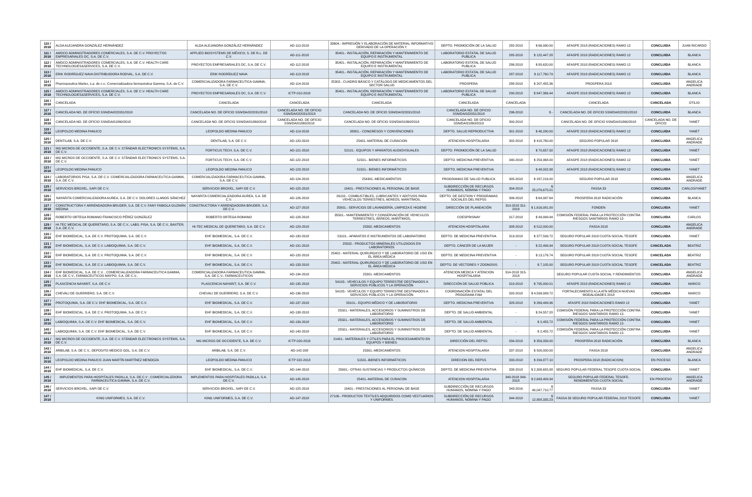| 110 / 2018 | ALDA ALEJANDRA GONZÁLEZ HERNÁNDEZ | ALDA ALEJANDRA GONZÁLEZ HERNÁNDEZ | AD-110-2018 | 33604.- IMPRESIÓN Y ELABORACIÓN DE MATERIAL INFORMATIVO DERIVADO DE LA OPERACIÓN Y | DEPTO. PROMOCIÓN DE LA SALUD | 282-2018 | $ 66,990.00 | AFASPE 2018 (RADICACIONES) RAMO 12 | CONCLUIDA | JUAN RICARDO |
| 111 / 2018 | AMDCO ADMINISTRADORES COMERCIALES, S.A. DE C.V. PROYECTOS EMPRESARIALES DC, S.A. DE C.V. | APPLIED BIOSYSTEMS DE MÉXICO, S. DE R.L. DE C.V. | AD-111-2018 | 35401.- INSTALACIÓN, REPARACIÓN Y MANTENIMIENTO DE EQUIPO E INSTRUMENTAL | LABORATORIO ESTATAL DE SALUD PUBLICA | 285-2018 | $ 122,447.28 | AFASPE 2018 (RADICACIONES) RAMO 12 | CONCLUIDA | BLANCA |
| 112 / 2018 | AMDCO ADMINISTRADORES COMERCIALES, S.A. DE C.V. HEALTH CARE TECHNOLOGIES&SERVICES, S.A. DE C.V. | PROYECTOS EMPRESARIALES DC, S.A. DE C.V. | AD-112-2018 | 35401.- INSTALACIÓN, REPARACIÓN Y MANTENIMIENTO DE EQUIPO E INSTRUMENTAL | LABORATORIO ESTATAL DE SALUD PUBLICA | 286-2018 | $ 80,620.00 | AFASPE 2018 (RADICACIONES) RAMO 12 | CONCLUIDA | BLANCA |
| 113 / 2018 | ERIK RODRÍGUEZ NAVA DISTRIBUIDORA RODVAL, S.A. DE C.V. | ERIK RODRÍGUEZ NAVA | AD-113-2018 | 35401.- INSTALACIÓN, REPARACIÓN Y MANTENIMIENTO DE EQUIPO E INSTRUMENTAL | LABORATORIO ESTATAL DE SALUD PUBLICA | 287-2018 | $ 117,760.79 | AFASPE 2018 (RADICACIONES) RAMO 12 | CONCLUIDA | BLANCA |
| 114 / 2018 | Pharmaceutica Marlex, s.a. de c.v.; Comercializadora farmacéutica Gamma, S.A. de C.V. | COMERCIALIZADORA FARMACEUTICA GAMMA, S.A. DE C.V. | AD-114-2018 | 25302.- CUADRO BÁSICO Y CATÁLOGO DE MEDICAMENTOS DEL SECTOR SALUD | PROSPERA | 288-2018 | $ 207,455.36 | PROSPERA 2018 | CONCLUIDA | ANGELICA ANDRADE |
| 115 / 2018 | AMDCO ADMINISTRADORES COMERCIALES, S.A. DE C.V. HEALTH CARE TECHNOLOGIES&SERVICES, S.A. DE C.V. | PROYECTOS EMPRESARIALES DC, S.A. DE C.V. | ICTP-010-2018 | 35401.- INSTALACIÓN, REPARACIÓN Y MANTENIMIENTO DE EQUIPO E INSTRUMENTAL | LABORATORIO ESTATAL DE SALUD PUBLICA | 290-2018 | $ 647,366.44 | AFASPE 2018 (RADICACIONES) RAMO 12 | CONCLUIDA | BLANCA |
| 116 / 2018 | CANCELADA | CANCELADA | CANCELADA | CANCELADA | CANCELADA | CANCELADA | | CANCELADA | CANCELADA | OTILIO |
| 117 / 2018 | CANCELADA NO. DE OFICIO SSN/DA/022031/2018 | CANCELADA NO. DE OFICIO SSN/DA/022031/2018 | CANCELADA NO. DE OFICIO SSN/DA/022031/2018 | CANCELADA NO. DE OFICIO SSN/DA/022031/2018 | CANCELADA NO. DE OFICIO SSN/DA/022031/2018 | 296-2018 | $ - | CANCELADA NO. DE OFICIO SSN/DA/022031/2018 | CONCLUIDA | BLANCA |
| 118 / 2018 | CANCELADA NO. DE OFICIO SSN/DA/01860/2018 | CANCELADA NO. DE OFICIO SSN/DA/01860/2018 | CANCELADA NO. DE OFICIO SSN/DA/01860/2018 | CANCELADA NO. DE OFICIO SSN/DA/01860/2018 | CANCELADA NO. DE OFICIO SSN/DA/01860/2018 | 300-2018 | | CANCELADA NO. DE OFICIO SSN/DA/01860/2018 | CANCELADA NO. DE OFICIO | YANET |
| 119 / 2018 | LEOPOLDO MEDINA PANUCO | LEOPOLDO MEDINA PANUCO | AD-119-2018 | 38301.- CONGRESOS Y CONVENCIONES | DEPTO. SALUD REPRODUCTIVA | 301-2018 | $ 46,290.00 | AFASPE 2018 (RADICACIONES) RAMO 12 | CONCLUIDA | YANET |
| 120 / 2018 | DENTILAB, S.A. DE C.V. | DENTILAB, S.A. DE C.V. | AD-120-2018 | 25401.-MATERIAL DE CURACION | ATENCION HOSPITALARIA | 302-2018 | $ 418,760.00 | SEGURO POPULAR 2018 | CONCLUIDA | ANGELICA ANDRADE |
| 121 / 2018 | MG MICROS DE OCCIDENTE, S.A. DE C.V. STÁNDAR ELECTRONICS SYSTEMS, S.A. DE C.V. | FORTICUS TECH, S.A. DE C.V. | AD-121-2018 | 52101.- EQUIPOS Y APARATOS AUDIOVISUALES | DEPTO. PROMOCIÓN DE LA SALUD | - | $ 70,657.92 | AFASPE 2018 (RADICACIONES) RAMO 12 | CONCLUIDA | YANET |
| 122 / 2018 | MG MICROS DE OCCIDENTE, S.A. DE C.V. STÁNDAR ELECTRONICS SYSTEMS, S.A. DE C.V. | FORTICUS TECH, S.A. DE C.V. | AD-122-2018 | 51501.- BIENES INFORMÁTICOS | DEPTO. MEDICINA PREVENTIVA | 340-2018 | $ 254,968.00 | AFASPE 2018 (RADICACIONES) RAMO 12 | CONCLUIDA | YANET |
| 123 / 2018 | LEOPOLDO MEDINA PANUCO | LEOPOLDO MEDINA PANUCO | AD-123-2018 | 51501.- BIENES INFORMÁTICOS | DEPTO. MEDICINA PREVENTIVA | - | $ 48,002.98 | AFASPE 2018 (RADICACIONES) RAMO 12 | CONCLUIDA | YANET |
| 124 / 2018 | LABORATORIOS PISA, S.A. DE C.V. COMERCIALIZADORA FARMACEUTICA GAMMA, S.A. DE C.V. | COMERCIALIZADORA FARMACEUTICA GAMMA, S.A. DE C.V. | AD-124-2018 | 254301.-MEDICAMENTOS | PROGRAMAS DE SALUD PUBLICA | 305-2018 | $ 297,216.00 | SEGURO POPULAR 2018 | CONCLUIDA | ANGELICA ANDRADE |
| 125 / 2018 | SERVICIOS BROXEL, SAPI DE C.V. | SERVICIOS BROXEL, SAPI DE C.V. | AD-125-2018 | 15401.- PRESTACIONES AL PERSONAL DE BASE | SUBDIRECCIÓN DE RECURSOS HUMANOS, NÓMINA Y PAGO | 304-2018 | $ 25,076,675.01 | FASSA 33 | CONCLUIDA | CARLOS/YANET |
| 126 / 2018 | NAYARITA COMERCIALIZADORA AUREA, S.A. DE C.V. DOLORES LLANOS SÁNCHEZ | NAYARITA COMERCIALIZADORA AUREA, S.A. DE C.V. | AD-126-2018 | 26102.- COMBUSTIBLES, LUBRICANTES Y ADITIVOS PARA VEHÍCULOS TERRESTRES, AEREOS, MARITÍMOS, | DEPTO. DE GESTION Y PROGRAMAS SOCIALES DEL REPSS | 306-2018 | $ 64,997.64 | PROSPERA 2018 RADICACIÓN | CONCLUIDA | BLANCA |
| 127 / 2018 | CONSTRUCTORA Y ARRENDADORA BRUDER, S.A. DE C.V. FANY FABIOLA GUZMÁN MEDINA | CONSTRUCTORA Y ARRENDADORA BRUDER, S.A. DE C.V. | AD-127-2018 | 35801.- SERVICIOS DE LAVANDERÍA, LIMPIEZA E HIGIENE | DIRECCIÓN DE PLANEACIÓN | 310-2018 311-2018 | $ 1,616,081.00 | FONDEN | CONCLUIDA | YANET |
| 128 / 2018 | ROBERTO ORTEGA ROMANO FRANCISCO PÉREZ GONZÁLEZ | ROBERTO ORTEGA ROMANO | AD-128-2018 | 35501.- MANTENIMIENTO Y CONSERVACIÓN DE VEHICULOS TERRESTRES, ÁEREOS, MARÍTIMOS, | COESPRISNAY | 317-2018 | $ 49,999.94 | COMISIÓN FEDERAL PARA LA PROTECCIÓN CONTRA RIESGOS SANITARIOS RAMO 12- | CONCLUIDA | CARLOS |
| 129 / 2018 | HI-TEC MEDICAL DE QUERETARO, S.A. DE C.V., LABS. PISA, S.A. DE C.V., BAXTER, S.A. DE C.V. | HI-TEC MEDICAL DE QUERETARO, S.A. DE C.V. | AD-129-2018 | 25302.-MEDICAMENTOS | ATENCION HOSPITALARIA | 308-2018 | $ 512,000.00 | FASSA 2018 | CONCLUIDA | ANGELICA ANDRADE |
| 130 / 2018 | EHF BIOMEDICAL, S.A. DE C.V. PROTOQUIMA, S.A. DE C.V. | EHF BIOMEDICAL, S.A. DE C.V. | AD-130-2018 | 53101.- APARATOS E INSTRUMENTOS DE LABORATORIO | DEPTO. DE MEDICINA PREVENTIVA | 313-2018 | $ 377,599.72 | SEGURO POPULAR 2018 CUOTA SOCIAL TESOFE | CONCLUIDA | YANET |
| 131 / 2018 | EHF BIOMEDICAL, S.A. DE C.V. LABIOQUIMIA, S.A. DE C.V. | EHF BIOMEDICAL, S.A. DE C.V. | AD-131-2018 | 25502.- PRODUCTOS MINERALES UTILIZADOS EN LABORATORIOS | DEPTO. CÁNCER DE LA MUJER | - | $ 22,499.94 | SEGURO POPULAR 2018 CUOTA SOCIAL TESOFE | CANCELADA | BEATRIZ |
| 132 / 2018 | EHF BIOMEDICAL, S.A. DE C.V. PROTOQUIMA, S.A. DE C.V. | EHF BIOMEDICAL, S.A. DE C.V. | AD-132-2018 | 25402.- MATERIAL QUIRURGICO Y DE LABORATORIO DE USO EN EL ÁREA MÉDICA | DEPTO. DE MEDICINA PREVENTIVA | - | $ 13,176.74 | SEGURO POPULAR 2018 CUOTA SOCIAL TESOFE | CANCELADA | BEATRIZ |
| 133 / 2018 | EHF BIOMEDICAL, S.A. DE C.V. LABIOQUIMIA, S.A. DE C.V. | EHF BIOMEDICAL, S.A. DE C.V. | AD-133-2018 | 25402.- MATERIAL QUIRURGICO Y DE LABORATORIO DE USO EN EL ÁREA MÉDICA | DEPTO. DE VECTORES Y ZOONOSIS | - | $ 7,105.00 | SEGURO POPULAR 2018 CUOTA SOCIAL TESOFE | CANCELADA | BEATRIZ |
| 134 / 2018 | EHF BIOMEDICAL, S.A. DE C.V. , COMERCIALIZADORA FARMACEUTICA GAMMA, S.A. DE C.V., FARMACEUTICOS MAYPO, S.A. DE C.V., | COMERCIALIZADORA FARMACEUTICA GAMMA, S.A. DE C.V.; FARMACEUTICOS | AD-134-2018 | 25301.-MEDICAMENTOS | ATENCION MEDICA Y ATENCION HOSPITALARIA | 314-2018 315-2018 | | SEGURO POPULAR CUOTA SOCIAL Y RENDIMIENTOS | CONCLUIDA | ANGELICA ANDRADE |
| 135 / 2018 | PLASCENCIA NAYARIT, S.A. DE C.V. | PLASCENCIA NAYARIT, S.A. DE C.V. | AD-135-2018 | 54103.- VEHÍCULOS Y EQUIPO TERRESTRE DESTINADOS A SERVICIOS PÚBLICOS Y LA OPERACIÓN | DIRECCIÓN DE SALUD PÚBLICA | 319-2018 | $ 795,000.01 | AFASPE 2018 (RADICACIONES) RAMO 12 | CONCLUIDA | MARCO |
| 136 / 2018 | CHEVALI DE GUERRERO, S.A. DE C.V. | CHEVALI DE GUERRERO, S.A. DE C.V. | AD-136-2018 | 54103.- VEHÍCULOS Y EQUIPO TERRESTRE DESTINADOS A SERVICIOS PÚBLICOS Y LA OPERACIÓN | COORDINACIÓN ESTATAL DEL PROGRAMA FAM | 320-2018 | $ 4,599,999.72 | FORTALECIMIENTO A LA ATN MÉDICA NUEVAS MODALIDADES 2018 | CONCLUIDA | MARCO |
| 137 / 2018 | PROTOQUIMA, S.A. DE C.V. EHF BIOMEDICAL, S.A. DE C.V. | EHF BIOMEDICAL, S.A. DE C.V. | AD-137-2018 | 53101.- EQUIPO MÉDICO Y DE LABORATORIO | DEPTO. MEDICINA PREVENTIVA | 328-2018 | $ 269,499.96 | AFASPE 2018 RADICACIONES RAMO 12 | CONCLUIDA | YANET |
| 138 / 2018 | EHF BIOMEDICAL, S.A. DE C.V. PROTOQUIMA, S.A. DE C.V. | EHF BIOMEDICAL, S.A. DE C.V. | AD-138-2018 | 25501.- MATERIALES, ACCESORIOS Y SUMINISTROS DE LABORATORIO | DEPTO. DE SALUD AMBIENTAL | - | $ 24,557.20 | COMISIÓN FEDERAL PARA LA PROTECCIÓN CONTRA RIESGOS SANITARIOS RAMO 12- | CONCLUIDA | YANET |
| 139 / 2018 | LABIOQUIMIA, S.A. DE C.V. EHF BIOMEDICAL, S.A. DE C.V. | EHF BIOMEDICAL, S.A. DE C.V. | AD-139-2018 | 25501.- MATERIALES, ACCESORIOS Y SUMINISTROS DE LABORATORIO | DEPTO. DE SALUD AMBIENTAL | - | $ 2,455.72 | COMISIÓN FEDERAL PARA LA PROTECCIÓN CONTRA RIESGOS SANITARIOS RAMO 12- | CONCLUIDA | YANET |
| 140 / 2018 | LABIOQUIMIA, S.A. DE C.V. EHF BIOMEDICAL, S.A. DE C.V. | EHF BIOMEDICAL, S.A. DE C.V. | AD-140-2018 | 25501.- MATERIALES, ACCESORIOS Y SUMINISTROS DE LABORATORIO | DEPTO. DE SALUD AMBIENTAL | - | $ 2,455.72 | COMISIÓN FEDERAL PARA LA PROTECCIÓN CONTRA RIESGOS SANITARIOS RAMO 12- | CONCLUIDA | YANET |
| 141 / 2018 | MG MICROS DE OCCIDENTE, S.A. DE C.V. STÁNDAR ELECTRONICS SYSTEMS, S.A. DE C.V. | MG MICROS DE OCCIDENTE, S.A. DE C.V. | ICTP-020-2018 | 21401.- MATERIALES Y ÚTILES PARA EL PROCESAMIENTO EN EQUIPOS Y BIENES | DIRECCIÓN DEL REPSS | 334-2018 | $ 359,339.00 | PROSPERA 2018 RADICACIÓN | CONCLUIDA | BLANCA |
| 142 / 2018 | ARBILAB, S.A. DE C.V., DEPOSITO MEDICO GDL, S.A. DE C.V. | ARBILAB, S.A. DE C.V. | AD-142-208 | 25301.-MEDICAMENTOS | ATENCION HOSPITALARIA | 337-2018 | $ 500,000.00 | FASSA 2018 | CONCLUIDA | ANGELICA ANDRADE |
| 143 / 2018 | LEOPOLDO MEDINA PANUCO JUAN MARTÍN MARTÍNEZ MENDOZA | LEOPOLDO MEDINA PANUCO | ICTP 022-2018 | 51501.-BIENES INFORMÁTICOS | DIRECION DEL REPSS | 333-2018 | $ 294,877.10 | PROSPERA 2018 (RADICACION) | EN POCESO | BLANCA |
| 144 / 2018 | EHF BIOMEDICAL, S.A. DE C.V. | EHF BIOMEDICAL, S.A. DE C.V. | AD-144-2018 | 25901.- OTRAS SUSTANCIAS Y PRODUCTOS QUÍMICOS | DEPTO. DE MEDICINA PREVENTIVA | 338-2018 | $ 2,308,655.88 | SEGURO POPULAR FEDERAL TESOFE CUOTA SOCIAL | CONCLUIDA | YANET |
| 145 / 2018 | IMPLEMENTOS PARA HOSPITALES PADILLA, S.A. DE.C.V ; COMERCIALIZDORA FARMACEUTICA GAMMA, S.A. DE C.V. | IMPLEMENTOS PARA HOSPITALES PADILLA, S.A. DE C.V. | AD-145-2018 | 25401.-MATERIAL DE CURACON | ATENCION HOSPITALARIA | 348-2018 349-2018 | $ 2,693,409.34 | SEGURO POPULAR FEDERAL TESOFE, RENDIMIENTOS CUOTA SOCIAL | EN PROCESO | ANGELICA ANDRADE |
| 146 / 2018 | SERVICIOS BROXEL, SAPI DE C.V. | SERVICIOS BROXEL, SAPI DE C.V. | AD-125-2018 | 15401.- PRESTACIONES AL PERSONAL DE BASE | SUBDIRECCIÓN DE RECURSOS HUMANOS, NÓMINA Y PAGO | 343-2016 | $ 40,047,710.77 | FASSA 33 | CONCLUIDA | YANET |
| 147 / 2018 | KING UNIFORMES, S.A. DE C.V. | KING UNIFORMES, S.A. DE C.V. | AD-147-2018 | 27106.- PRODUCTOS TEXTILES ADQUIRIDOS COMO VESTUARIOS Y UNIFORMES | SUBDIRECCIÓN DE RECURSOS HUMANOS, NÓMINA Y PAGO | 344-2018 | $ 12,808,335.23 | FASSA 33 SEGURO POPULAR FEDERAL 2018 TESOFE | CONCLUIDA | YANET |